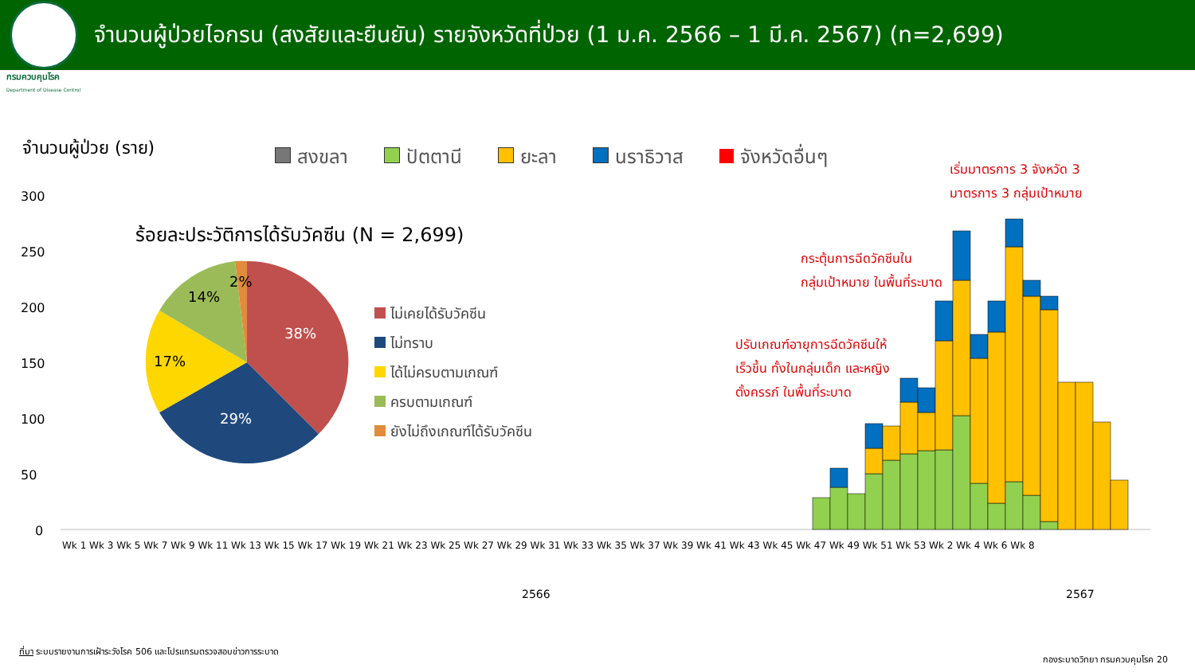จำนวนผู้ป่วยไอกรน (สงสัยและยืนยัน) รายจังหวัดที่ป่วย (1 ม.ค. 2566 – 1 มี.ค. 2567) (n=2,699)
กรมควบคุมโรค
Department of Disease Control
จำนวนผู้ป่วย (ราย)
สงขลา ปัตตานี ยะลา นราธิวาส จังหวัดอื่นๆ
300
250
200
150
100
50
0
ร้อยละประวัติการได้รับวัคซีน (N = 2,699)
38%
29%
17%
14%
2%
ไม่เคยได้รับวัคซีน
ไม่ทราบ
ได้ไม่ครบตามเกณฑ์
ครบตามเกณฑ์
ยังไม่ถึงเกณฑ์ได้รับวัคซีน
เริ่มมาตรการ 3 จังหวัด 3
มาตรการ 3 กลุ่มเป้าหมาย
กระตุ้นการฉีดวัคซีนใน
กลุ่มเป้าหมาย ในพื้นที่ระบาด
ปรับเกณฑ์อายุการฉีดวัคซีนให้
เร็วขึ้น ทั้งในกลุ่มเด็ก และหญิง
ตั้งครรภ์ ในพื้นที่ระบาด
Wk 1 Wk 3 Wk 5 Wk 7 Wk 9 Wk 11 Wk 13 Wk 15 Wk 17 Wk 19 Wk 21 Wk 23 Wk 25 Wk 27 Wk 29 Wk 31 Wk 33 Wk 35 Wk 37 Wk 39 Wk 41 Wk 43 Wk 45 Wk 47 Wk 49 Wk 51 Wk 53 Wk 2 Wk 4 Wk 6 Wk 8
2566 2567
ที่มา ระบบรายงานการเฝ้าระวังโรค 506 และโปรแกรมตรวจสอบข่าวการระบาด
กองระบาดวิทยา กรมควบคุมโรค 20